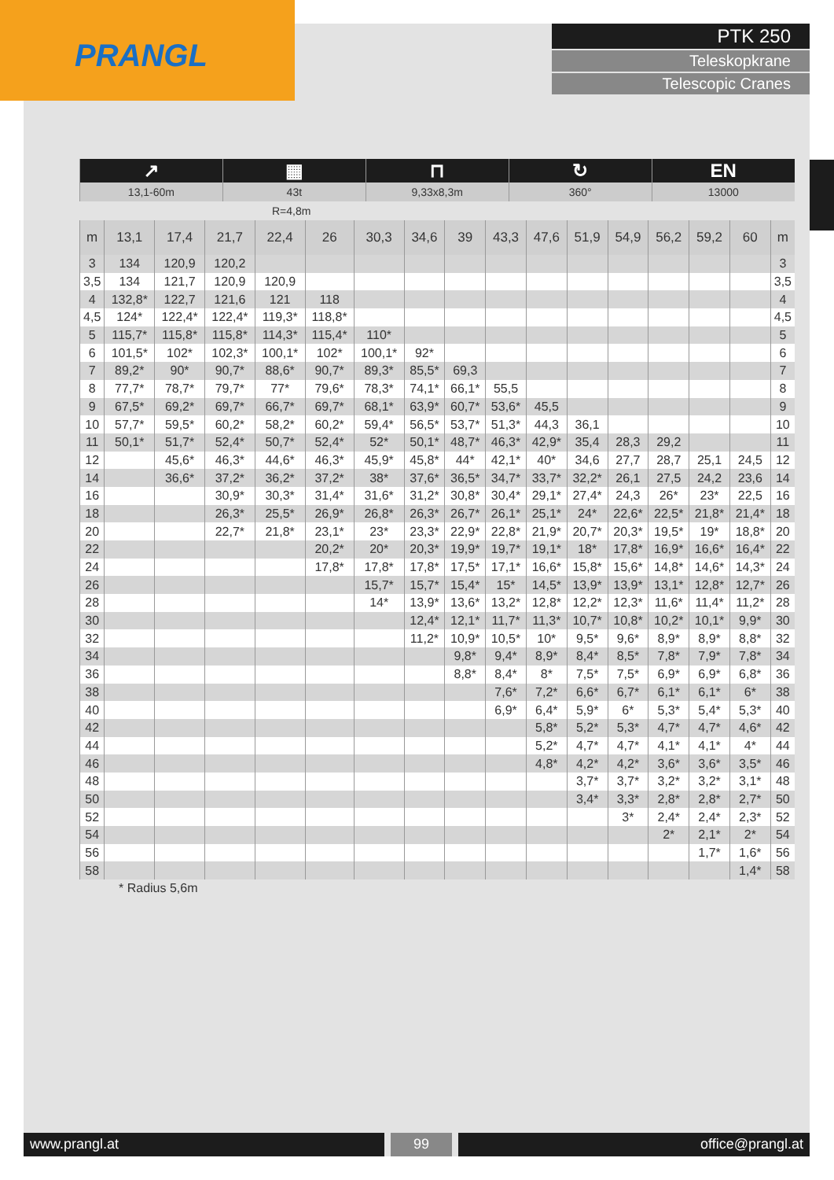PRANGL
PTK 250
Teleskopkrane
Telescopic Cranes
| ↗ | ▦ | ⊓ | ↻ | EN |
| 13,1-60m | 43t | 9,33x8,3m | 360° | 13000 |
R=4,8m
| m | 13,1 | 17,4 | 21,7 | 22,4 | 26 | 30,3 | 34,6 | 39 | 43,3 | 47,6 | 51,9 | 54,9 | 56,2 | 59,2 | 60 | m |
| --- | --- | --- | --- | --- | --- | --- | --- | --- | --- | --- | --- | --- | --- | --- | --- | --- |
| 3 | 134 | 120,9 | 120,2 | | | | | | | | | | | | | 3 |
| 3,5 | 134 | 121,7 | 120,9 | 120,9 | | | | | | | | | | | | 3,5 |
| 4 | 132,8* | 122,7 | 121,6 | 121 | 118 | | | | | | | | | | | 4 |
| 4,5 | 124* | 122,4* | 122,4* | 119,3* | 118,8* | | | | | | | | | | | 4,5 |
| 5 | 115,7* | 115,8* | 115,8* | 114,3* | 115,4* | 110* | | | | | | | | | | 5 |
| 6 | 101,5* | 102* | 102,3* | 100,1* | 102* | 100,1* | 92* | | | | | | | | | 6 |
| 7 | 89,2* | 90* | 90,7* | 88,6* | 90,7* | 89,3* | 85,5* | 69,3 | | | | | | | | 7 |
| 8 | 77,7* | 78,7* | 79,7* | 77* | 79,6* | 78,3* | 74,1* | 66,1* | 55,5 | | | | | | | 8 |
| 9 | 67,5* | 69,2* | 69,7* | 66,7* | 69,7* | 68,1* | 63,9* | 60,7* | 53,6* | 45,5 | | | | | | 9 |
| 10 | 57,7* | 59,5* | 60,2* | 58,2* | 60,2* | 59,4* | 56,5* | 53,7* | 51,3* | 44,3 | 36,1 | | | | | 10 |
| 11 | 50,1* | 51,7* | 52,4* | 50,7* | 52,4* | 52* | 50,1* | 48,7* | 46,3* | 42,9* | 35,4 | 28,3 | 29,2 | | | 11 |
| 12 | | 45,6* | 46,3* | 44,6* | 46,3* | 45,9* | 45,8* | 44* | 42,1* | 40* | 34,6 | 27,7 | 28,7 | 25,1 | 24,5 | 12 |
| 14 | | 36,6* | 37,2* | 36,2* | 37,2* | 38* | 37,6* | 36,5* | 34,7* | 33,7* | 32,2* | 26,1 | 27,5 | 24,2 | 23,6 | 14 |
| 16 | | | 30,9* | 30,3* | 31,4* | 31,6* | 31,2* | 30,8* | 30,4* | 29,1* | 27,4* | 24,3 | 26* | 23* | 22,5 | 16 |
| 18 | | | 26,3* | 25,5* | 26,9* | 26,8* | 26,3* | 26,7* | 26,1* | 25,1* | 24* | 22,6* | 22,5* | 21,8* | 21,4* | 18 |
| 20 | | | 22,7* | 21,8* | 23,1* | 23* | 23,3* | 22,9* | 22,8* | 21,9* | 20,7* | 20,3* | 19,5* | 19* | 18,8* | 20 |
| 22 | | | | | 20,2* | 20* | 20,3* | 19,9* | 19,7* | 19,1* | 18* | 17,8* | 16,9* | 16,6* | 16,4* | 22 |
| 24 | | | | | 17,8* | 17,8* | 17,8* | 17,5* | 17,1* | 16,6* | 15,8* | 15,6* | 14,8* | 14,6* | 14,3* | 24 |
| 26 | | | | | | 15,7* | 15,7* | 15,4* | 15* | 14,5* | 13,9* | 13,9* | 13,1* | 12,8* | 12,7* | 26 |
| 28 | | | | | | 14* | 13,9* | 13,6* | 13,2* | 12,8* | 12,2* | 12,3* | 11,6* | 11,4* | 11,2* | 28 |
| 30 | | | | | | | 12,4* | 12,1* | 11,7* | 11,3* | 10,7* | 10,8* | 10,2* | 10,1* | 9,9* | 30 |
| 32 | | | | | | | 11,2* | 10,9* | 10,5* | 10* | 9,5* | 9,6* | 8,9* | 8,9* | 8,8* | 32 |
| 34 | | | | | | | | 9,8* | 9,4* | 8,9* | 8,4* | 8,5* | 7,8* | 7,9* | 7,8* | 34 |
| 36 | | | | | | | | 8,8* | 8,4* | 8* | 7,5* | 7,5* | 6,9* | 6,9* | 6,8* | 36 |
| 38 | | | | | | | | | 7,6* | 7,2* | 6,6* | 6,7* | 6,1* | 6,1* | 6* | 38 |
| 40 | | | | | | | | | 6,9* | 6,4* | 5,9* | 6* | 5,3* | 5,4* | 5,3* | 40 |
| 42 | | | | | | | | | | 5,8* | 5,2* | 5,3* | 4,7* | 4,7* | 4,6* | 42 |
| 44 | | | | | | | | | | 5,2* | 4,7* | 4,7* | 4,1* | 4,1* | 4* | 44 |
| 46 | | | | | | | | | | 4,8* | 4,2* | 4,2* | 3,6* | 3,6* | 3,5* | 46 |
| 48 | | | | | | | | | | | 3,7* | 3,7* | 3,2* | 3,2* | 3,1* | 48 |
| 50 | | | | | | | | | | | 3,4* | 3,3* | 2,8* | 2,8* | 2,7* | 50 |
| 52 | | | | | | | | | | | | 3* | 2,4* | 2,4* | 2,3* | 52 |
| 54 | | | | | | | | | | | | | 2* | 2,1* | 2* | 54 |
| 56 | | | | | | | | | | | | | | 1,7* | 1,6* | 56 |
| 58 | | | | | | | | | | | | | | | 1,4* | 58 |
* Radius 5,6m
www.prangl.at 99 office@prangl.at